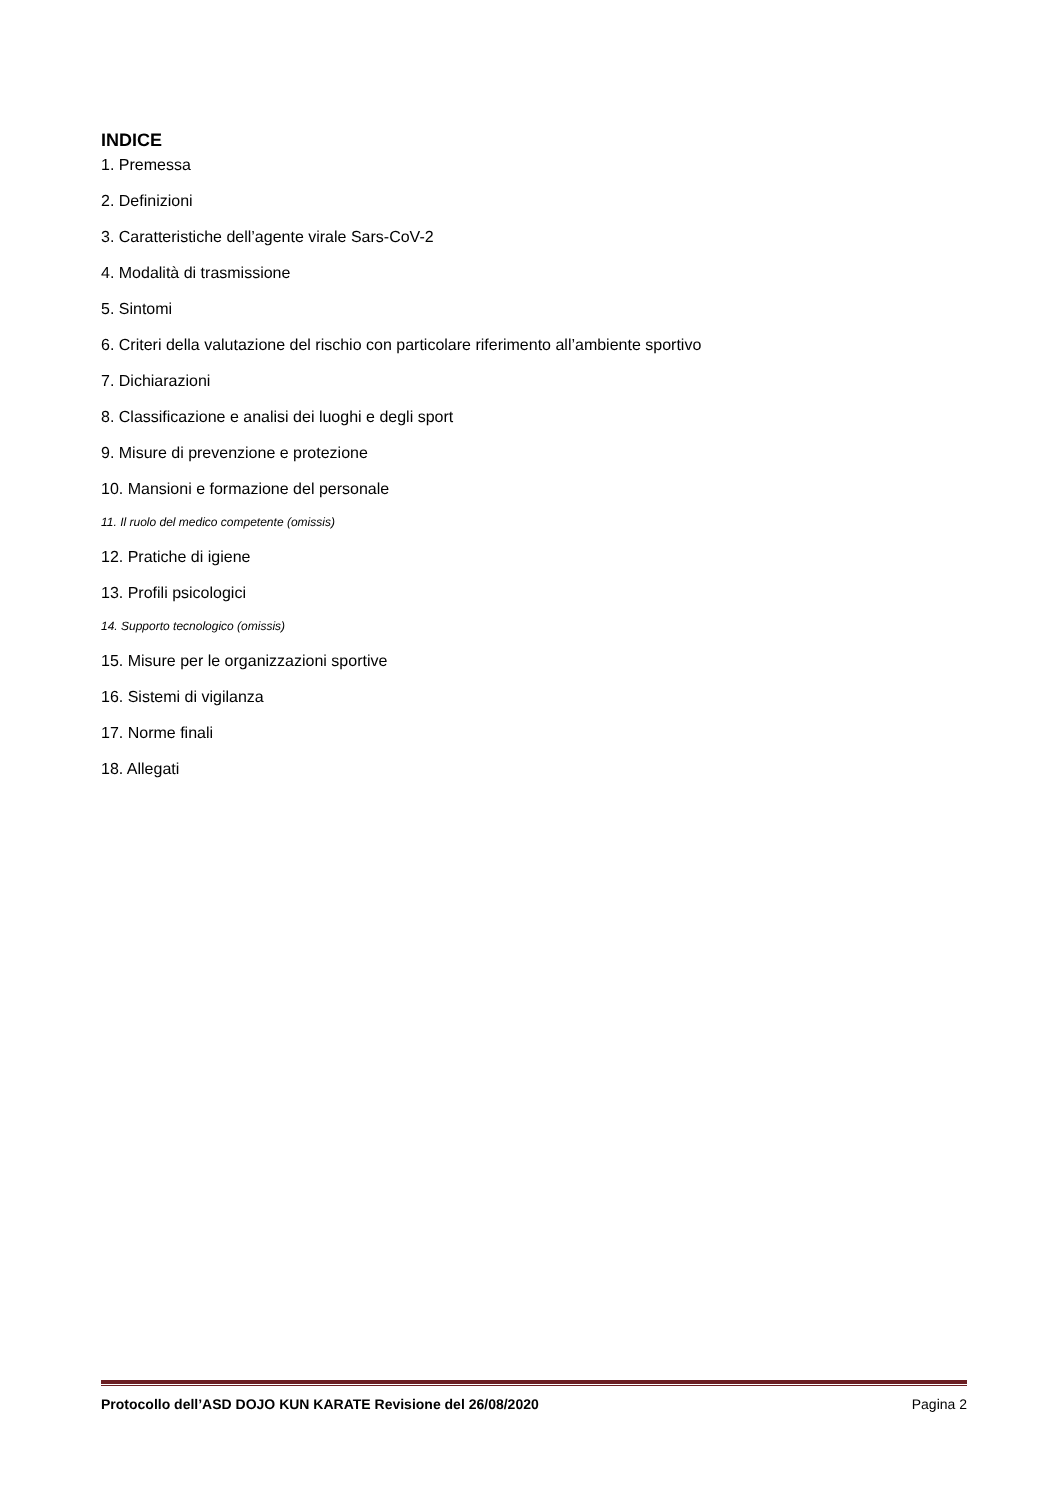INDICE
1. Premessa
2. Definizioni
3. Caratteristiche dell’agente virale Sars-CoV-2
4. Modalità di trasmissione
5. Sintomi
6. Criteri della valutazione del rischio con particolare riferimento all’ambiente sportivo
7. Dichiarazioni
8. Classificazione e analisi dei luoghi e degli sport
9. Misure di prevenzione e protezione
10. Mansioni e formazione del personale
11. Il ruolo del medico competente (omissis)
12. Pratiche di igiene
13. Profili psicologici
14. Supporto tecnologico (omissis)
15. Misure per le organizzazioni sportive
16. Sistemi di vigilanza
17. Norme finali
18. Allegati
Protocollo dell’ASD DOJO KUN KARATE Revisione del 26/08/2020 Pagina 2